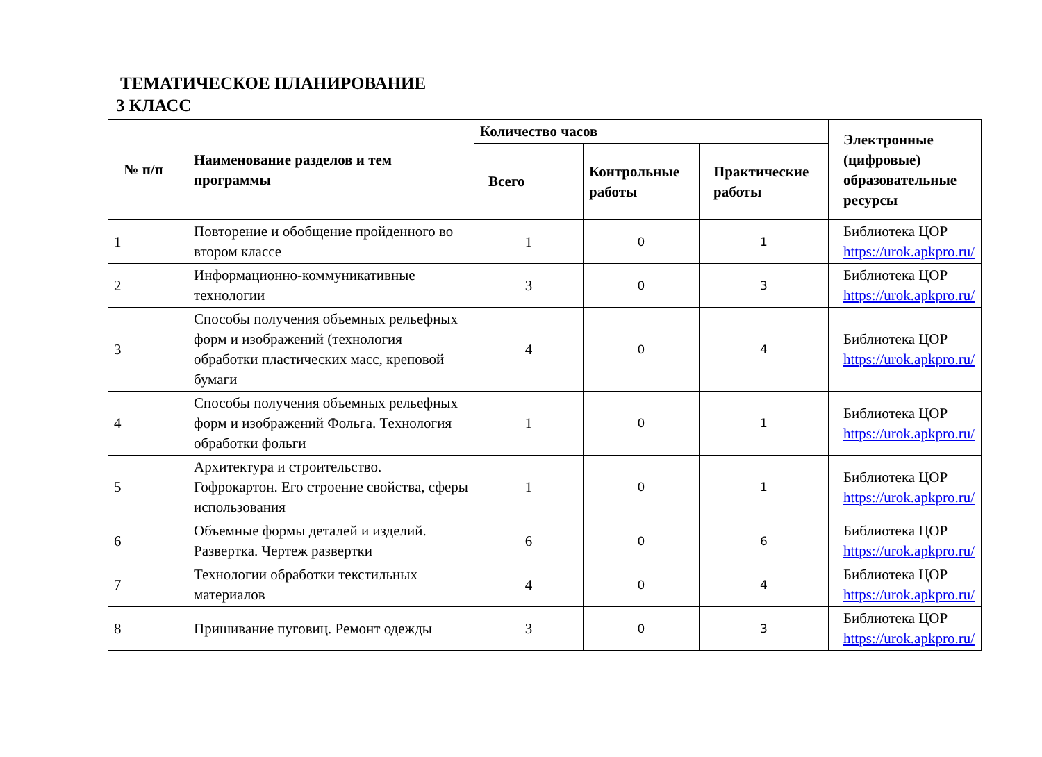ТЕМАТИЧЕСКОЕ ПЛАНИРОВАНИЕ
3 КЛАСС
| № п/п | Наименование разделов и тем программы | Количество часов | | | Электронные (цифровые) образовательные ресурсы |
| --- | --- | --- | --- | --- | --- |
| | | Всего | Контрольные работы | Практические работы | |
| 1 | Повторение и обобщение пройденного во втором классе | 1 | 0 | 1 | Библиотека ЦОР https://urok.apkpro.ru/ |
| 2 | Информационно-коммуникативные технологии | 3 | 0 | 3 | Библиотека ЦОР https://urok.apkpro.ru/ |
| 3 | Способы получения объемных рельефных форм и изображений (технология обработки пластических масс, креповой бумаги | 4 | 0 | 4 | Библиотека ЦОР https://urok.apkpro.ru/ |
| 4 | Способы получения объемных рельефных форм и изображений Фольга. Технология обработки фольги | 1 | 0 | 1 | Библиотека ЦОР https://urok.apkpro.ru/ |
| 5 | Архитектура и строительство. Гофрокартон. Его строение свойства, сферы использования | 1 | 0 | 1 | Библиотека ЦОР https://urok.apkpro.ru/ |
| 6 | Объемные формы деталей и изделий. Развертка. Чертеж развертки | 6 | 0 | 6 | Библиотека ЦОР https://urok.apkpro.ru/ |
| 7 | Технологии обработки текстильных материалов | 4 | 0 | 4 | Библиотека ЦОР https://urok.apkpro.ru/ |
| 8 | Пришивание пуговиц. Ремонт одежды | 3 | 0 | 3 | Библиотека ЦОР https://urok.apkpro.ru/ |